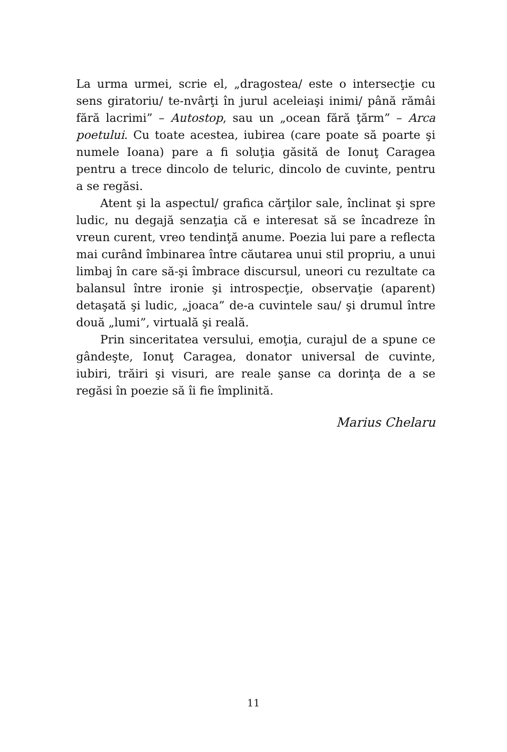La urma urmei, scrie el, „dragostea/ este o intersecţie cu sens giratoriu/ te-nvârţi în jurul aceleiaşi inimi/ până rămâi fără lacrimi” – Autostop, sau un „ocean fără ţărm” – Arca poetului. Cu toate acestea, iubirea (care poate să poarte şi numele Ioana) pare a fi soluţia găsită de Ionuţ Caragea pentru a trece dincolo de teluric, dincolo de cuvinte, pentru a se regăsi.
Atent şi la aspectul/ grafica cărţilor sale, înclinat şi spre ludic, nu degajă senzaţia că e interesat să se încadreze în vreun curent, vreo tendinţă anume. Poezia lui pare a reflecta mai curând îmbinarea între căutarea unui stil propriu, a unui limbaj în care să-şi îmbrace discursul, uneori cu rezultate ca balansul între ironie şi introspecţie, observaţie (aparent) detaşată şi ludic, „joaca” de-a cuvintele sau/ şi drumul între două „lumi”, virtuală şi reală.
Prin sinceritatea versului, emoţia, curajul de a spune ce gândeşte, Ionuţ Caragea, donator universal de cuvinte, iubiri, trăiri şi visuri, are reale şanse ca dorinţa de a se regăsi în poezie să îi fie împlinită.
Marius Chelaru
11